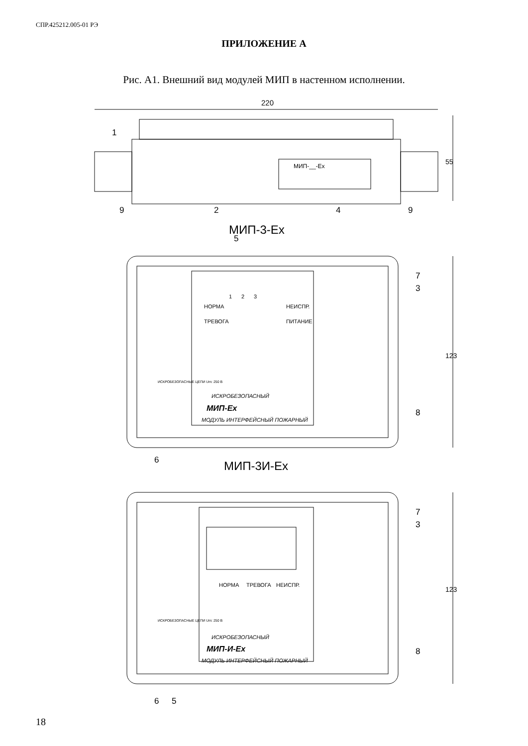СПР.425212.005-01 РЭ
ПРИЛОЖЕНИЕ А
Рис. А1. Внешний вид модулей МИП в настенном исполнении.
220
МИП-__-Ex
55
1
9
2
4
9
МИП-3-Ex
5
НОРМА
НЕИСПР.
ТРЕВОГА
ПИТАНИЕ
1
2
3
ИСКРОБЕЗОПАСНЫЙ
МИП-Ex
МОДУЛЬ ИНТЕРФЕЙСНЫЙ ПОЖАРНЫЙ
ИСКРОБЕЗОПАСНЫЕ ЦЕПИ Um: 250 B
7
3
8
6
123
МИП-3И-Ex
НОРМА
ТРЕВОГА
НЕИСПР.
ИСКРОБЕЗОПАСНЫЙ
МИП-И-Ex
МОДУЛЬ ИНТЕРФЕЙСНЫЙ ПОЖАРНЫЙ
ИСКРОБЕЗОПАСНЫЕ ЦЕПИ Um: 250 B
7
3
8
6
5
123
18